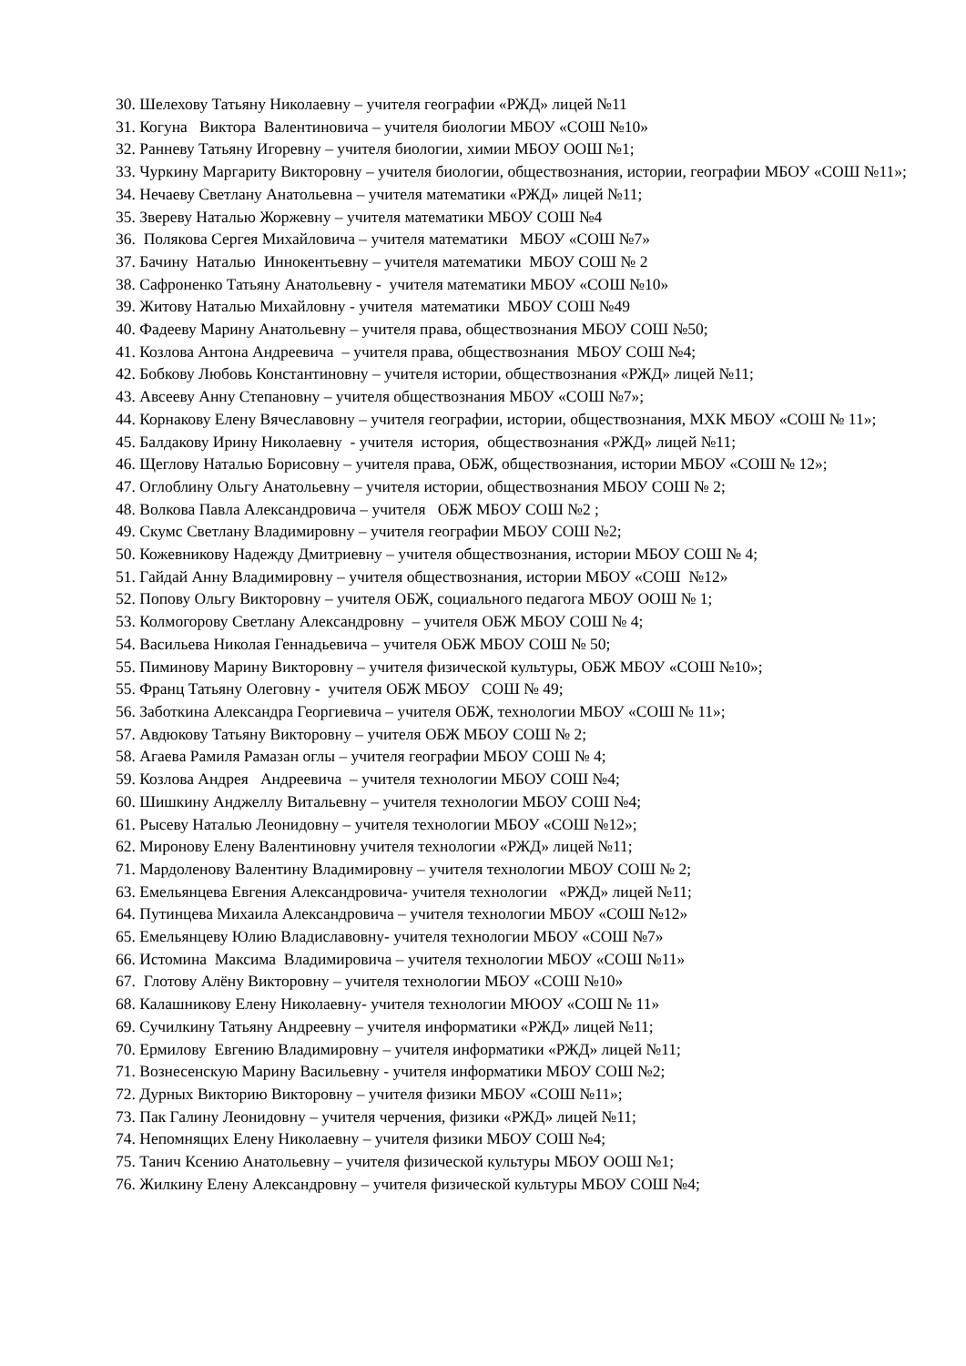30. Шелехову Татьяну Николаевну – учителя географии «РЖД» лицей №11
31. Когуна Виктора Валентиновича – учителя биологии МБОУ «СОШ №10»
32. Ранневу Татьяну Игоревну – учителя биологии, химии МБОУ ООШ №1;
33. Чуркину Маргариту Викторовну – учителя биологии, обществознания, истории, географии МБОУ «СОШ №11»;
34. Нечаеву Светлану Анатольевна – учителя математики «РЖД» лицей №11;
35. Звереву Наталью Жоржевну – учителя математики МБОУ СОШ №4
36. Полякова Сергея Михайловича – учителя математики МБОУ «СОШ №7»
37. Бачину Наталью Иннокентьевну – учителя математики МБОУ СОШ № 2
38. Сафроненко Татьяну Анатольевну - учителя математики МБОУ «СОШ №10»
39. Житову Наталью Михайловну - учителя математики МБОУ СОШ №49
40. Фадееву Марину Анатольевну – учителя права, обществознания МБОУ СОШ №50;
41. Козлова Антона Андреевича – учителя права, обществознания МБОУ СОШ №4;
42. Бобкову Любовь Константиновну – учителя истории, обществознания «РЖД» лицей №11;
43. Авсееву Анну Степановну – учителя обществознания МБОУ «СОШ №7»;
44. Корнакову Елену Вячеславовну – учителя географии, истории, обществознания, МХК МБОУ «СОШ № 11»;
45. Балдакову Ирину Николаевну - учителя история, обществознания «РЖД» лицей №11;
46. Щеглову Наталью Борисовну – учителя права, ОБЖ, обществознания, истории МБОУ «СОШ № 12»;
47. Оглоблину Ольгу Анатольевну – учителя истории, обществознания МБОУ СОШ № 2;
48. Волкова Павла Александровича – учителя ОБЖ МБОУ СОШ №2 ;
49. Скумс Светлану Владимировну – учителя географии МБОУ СОШ №2;
50. Кожевникову Надежду Дмитриевну – учителя обществознания, истории МБОУ СОШ № 4;
51. Гайдай Анну Владимировну – учителя обществознания, истории МБОУ «СОШ №12»
52. Попову Ольгу Викторовну – учителя ОБЖ, социального педагога МБОУ ООШ № 1;
53. Колмогорову Светлану Александровну – учителя ОБЖ МБОУ СОШ № 4;
54. Васильева Николая Геннадьевича – учителя ОБЖ МБОУ СОШ № 50;
55. Пиминову Марину Викторовну – учителя физической культуры, ОБЖ МБОУ «СОШ №10»;
55. Франц Татьяну Олеговну - учителя ОБЖ МБОУ СОШ № 49;
56. Заботкина Александра Георгиевича – учителя ОБЖ, технологии МБОУ «СОШ № 11»;
57. Авдюкову Татьяну Викторовну – учителя ОБЖ МБОУ СОШ № 2;
58. Агаева Рамиля Рамазан оглы – учителя географии МБОУ СОШ № 4;
59. Козлова Андрея Андреевича – учителя технологии МБОУ СОШ №4;
60. Шишкину Анджеллу Витальевну – учителя технологии МБОУ СОШ №4;
61. Рысеву Наталью Леонидовну – учителя технологии МБОУ «СОШ №12»;
62. Миронову Елену Валентиновну учителя технологии «РЖД» лицей №11;
71. Мардоленову Валентину Владимировну – учителя технологии МБОУ СОШ № 2;
63. Емельянцева Евгения Александровича- учителя технологии «РЖД» лицей №11;
64. Путинцева Михаила Александровича – учителя технологии МБОУ «СОШ №12»
65. Емельянцеву Юлию Владиславовну- учителя технологии МБОУ «СОШ №7»
66. Истомина Максима Владимировича – учителя технологии МБОУ «СОШ №11»
67. Глотову Алёну Викторовну – учителя технологии МБОУ «СОШ №10»
68. Калашникову Елену Николаевну- учителя технологии МЮОУ «СОШ № 11»
69. Сучилкину Татьяну Андреевну – учителя информатики «РЖД» лицей №11;
70. Ермилову Евгению Владимировну – учителя информатики «РЖД» лицей №11;
71. Вознесенскую Марину Васильевну - учителя информатики МБОУ СОШ №2;
72. Дурных Викторию Викторовну – учителя физики МБОУ «СОШ №11»;
73. Пак Галину Леонидовну – учителя черчения, физики «РЖД» лицей №11;
74. Непомнящих Елену Николаевну – учителя физики МБОУ СОШ №4;
75. Танич Ксению Анатольевну – учителя физической культуры МБОУ ООШ №1;
76. Жилкину Елену Александровну – учителя физической культуры МБОУ СОШ №4;